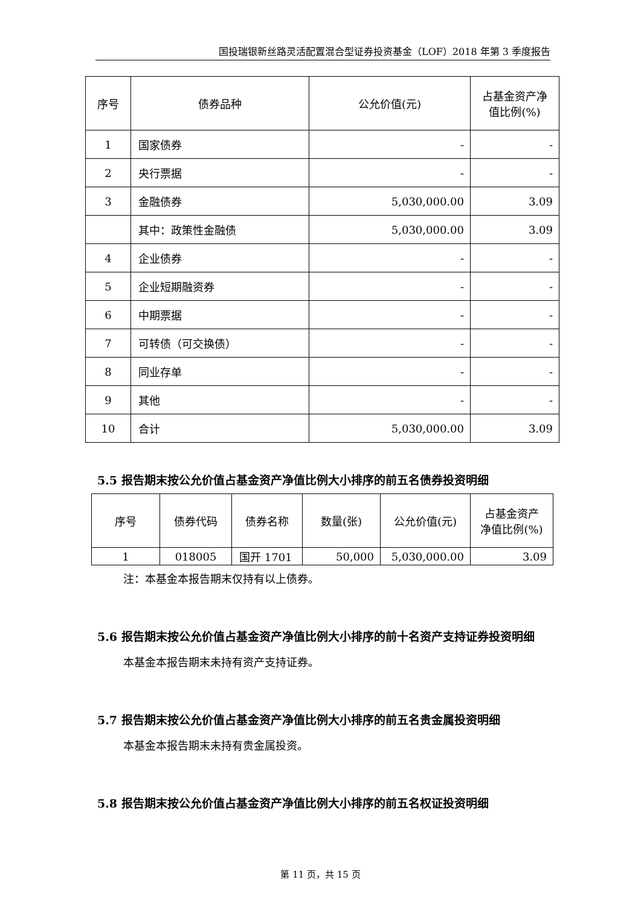国投瑞银新丝路灵活配置混合型证券投资基金（LOF）2018 年第 3 季度报告
| 序号 | 债券品种 | 公允价值(元) | 占基金资产净 值比例(%) |
| --- | --- | --- | --- |
| 1 | 国家债券 | - | - |
| 2 | 央行票据 | - | - |
| 3 | 金融债券 | 5,030,000.00 | 3.09 |
| | 其中：政策性金融债 | 5,030,000.00 | 3.09 |
| 4 | 企业债券 | - | - |
| 5 | 企业短期融资券 | - | - |
| 6 | 中期票据 | - | - |
| 7 | 可转债（可交换债） | - | - |
| 8 | 同业存单 | - | - |
| 9 | 其他 | - | - |
| 10 | 合计 | 5,030,000.00 | 3.09 |
5.5 报告期末按公允价值占基金资产净值比例大小排序的前五名债券投资明细
| 序号 | 债券代码 | 债券名称 | 数量(张) | 公允价值(元) | 占基金资产 净值比例(%) |
| --- | --- | --- | --- | --- | --- |
| 1 | 018005 | 国开 1701 | 50,000 | 5,030,000.00 | 3.09 |
注：本基金本报告期末仅持有以上债券。
5.6 报告期末按公允价值占基金资产净值比例大小排序的前十名资产支持证券投资明细
本基金本报告期末未持有资产支持证券。
5.7 报告期末按公允价值占基金资产净值比例大小排序的前五名贵金属投资明细
本基金本报告期末未持有贵金属投资。
5.8 报告期末按公允价值占基金资产净值比例大小排序的前五名权证投资明细
第 11 页，共 15 页